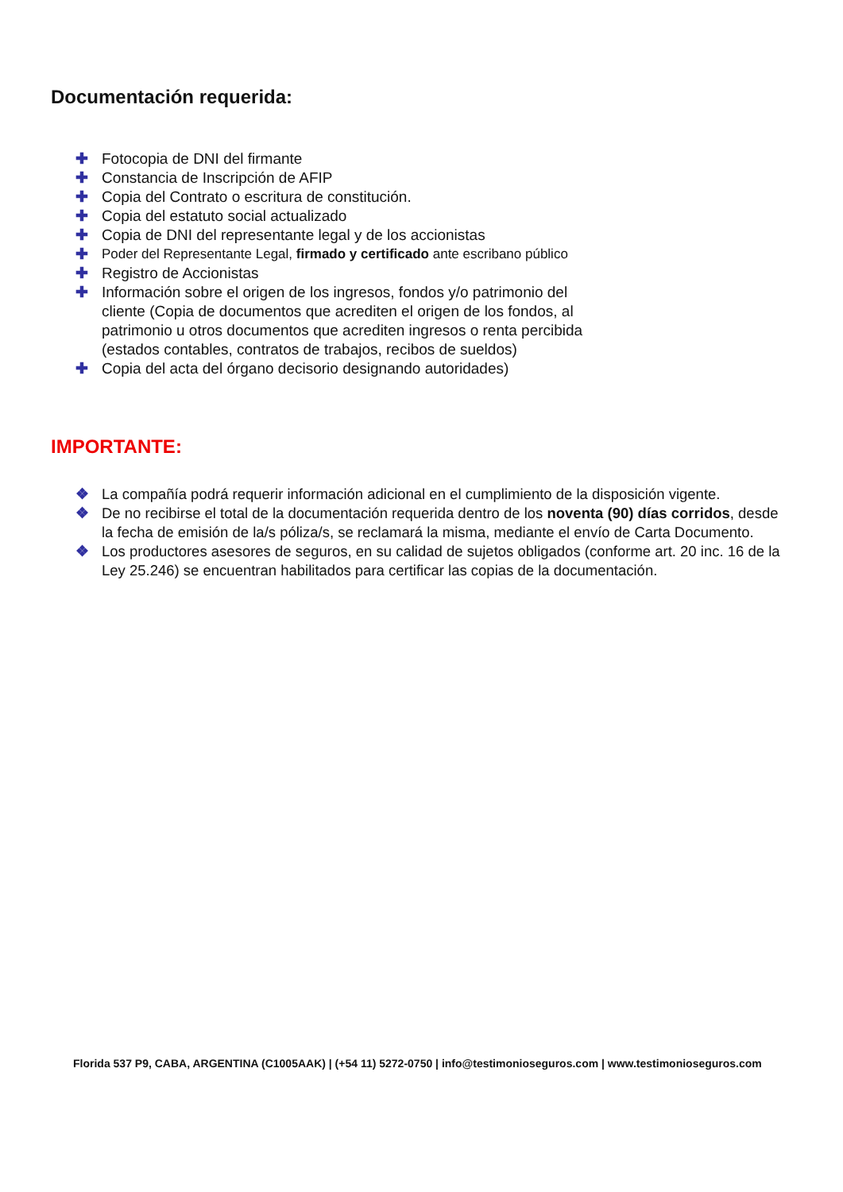Documentación requerida:
✚ Fotocopia de DNI del firmante
✚ Constancia de Inscripción de AFIP
✚ Copia del Contrato o escritura de constitución.
✚ Copia del estatuto social actualizado
✚ Copia de DNI del representante legal y de los accionistas
✚ Poder del Representante Legal, firmado y certificado ante escribano público
✚ Registro de Accionistas
✚ Información sobre el origen de los ingresos, fondos y/o patrimonio del cliente (Copia de documentos que acrediten el origen de los fondos, al patrimonio u otros documentos que acrediten ingresos o renta percibida (estados contables, contratos de trabajos, recibos de sueldos)
✚ Copia del acta del órgano decisorio designando autoridades)
IMPORTANTE:
❖ La compañía podrá requerir información adicional en el cumplimiento de la disposición vigente.
❖ De no recibirse el total de la documentación requerida dentro de los noventa (90) días corridos, desde la fecha de emisión de la/s póliza/s, se reclamará la misma, mediante el envío de Carta Documento.
❖ Los productores asesores de seguros, en su calidad de sujetos obligados (conforme art. 20 inc. 16 de la Ley 25.246) se encuentran habilitados para certificar las copias de la documentación.
Florida 537 P9, CABA, ARGENTINA (C1005AAK) | (+54 11) 5272-0750 | info@testimonioseguros.com | www.testimonioseguros.com